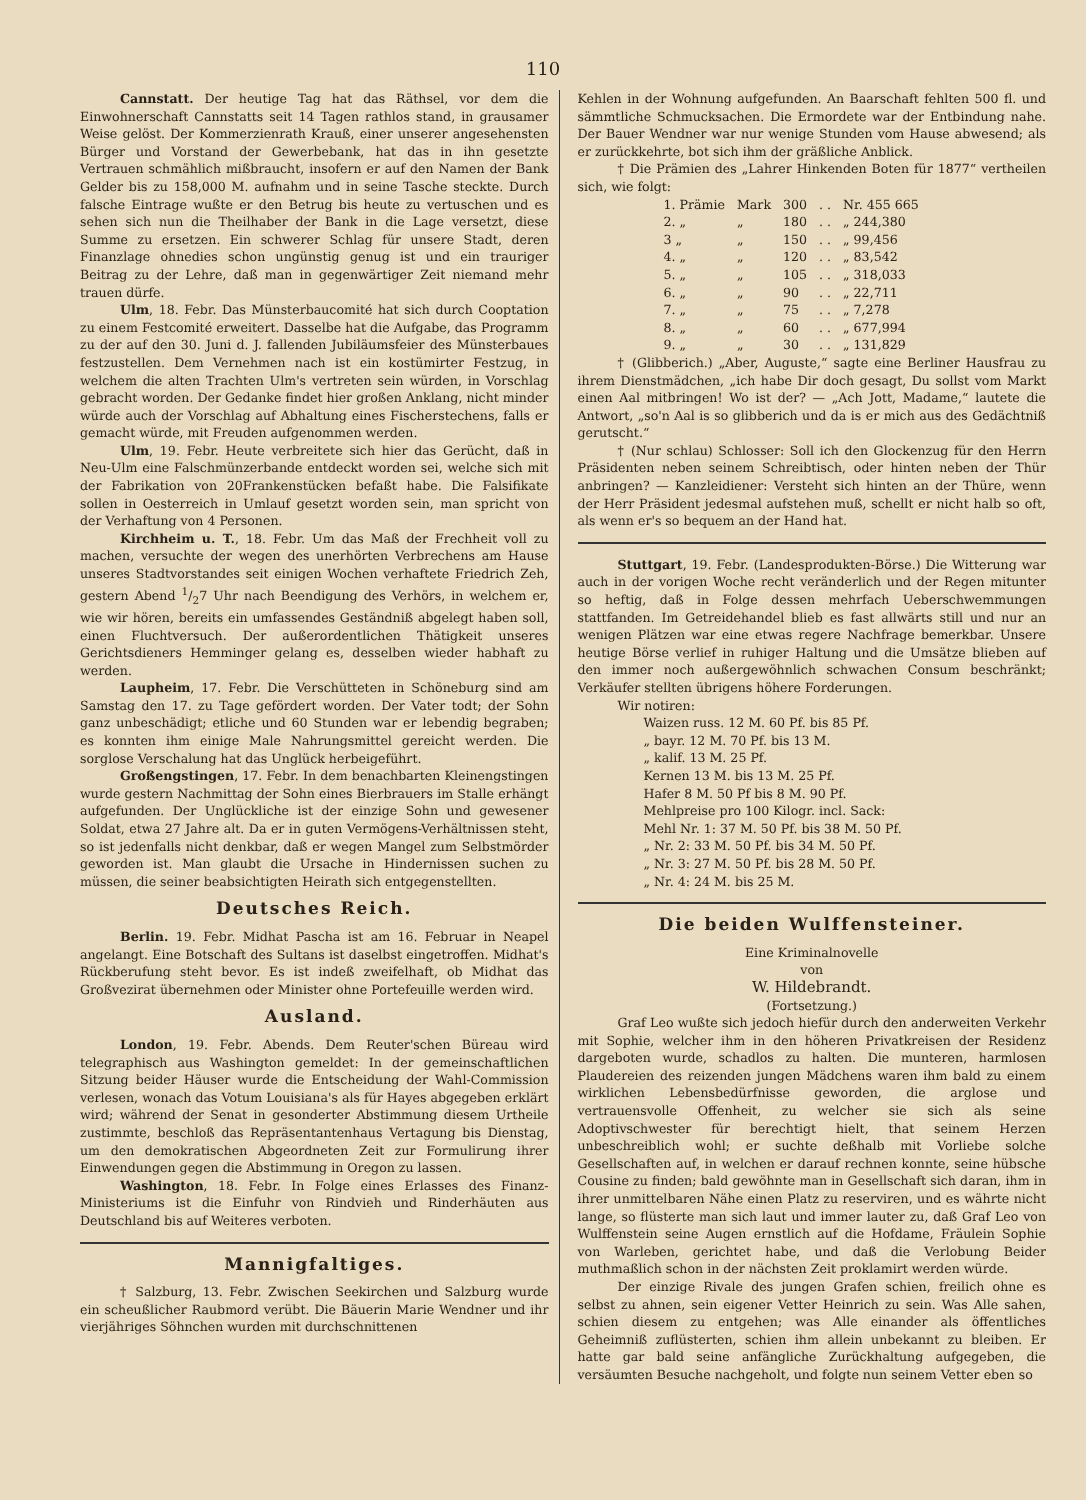110
Cannstatt. Der heutige Tag hat das Räthsel, vor dem die Einwohnerschaft Cannstatts seit 14 Tagen rathlos stand, in grausamer Weise gelöst. Der Kommerzienrath Krauß, einer unserer angesehensten Bürger und Vorstand der Gewerbebank, hat das in ihn gesetzte Vertrauen schmählich mißbraucht, insofern er auf den Namen der Bank Gelder bis zu 158,000 M. aufnahm und in seine Tasche steckte. Durch falsche Eintrage wußte er den Betrug bis heute zu vertuschen und es sehen sich nun die Theilhaber der Bank in die Lage versetzt, diese Summe zu ersetzen. Ein schwerer Schlag für unsere Stadt, deren Finanzlage ohnedies schon ungünstig genug ist und ein trauriger Beitrag zu der Lehre, daß man in gegenwärtiger Zeit niemand mehr trauen dürfe.
Ulm, 18. Febr. Das Münsterbaucomité hat sich durch Cooptation zu einem Festcomité erweitert. Dasselbe hat die Aufgabe, das Programm zu der auf den 30. Juni d. J. fallenden Jubiläumsfeier des Münsterbaues festzustellen. Dem Vernehmen nach ist ein kostümirter Festzug, in welchem die alten Trachten Ulm's vertreten sein würden, in Vorschlag gebracht worden. Der Gedanke findet hier großen Anklang, nicht minder würde auch der Vorschlag auf Abhaltung eines Fischerstechens, falls er gemacht würde, mit Freuden aufgenommen werden.
Ulm, 19. Febr. Heute verbreitete sich hier das Gerücht, daß in Neu-Ulm eine Falschmünzerbande entdeckt worden sei, welche sich mit der Fabrikation von 20Frankenstücken befaßt habe. Die Falsifikate sollen in Oesterreich in Umlauf gesetzt worden sein, man spricht von der Verhaftung von 4 Personen.
Kirchheim u. T., 18. Febr. Um das Maß der Frechheit voll zu machen, versuchte der wegen des unerhörten Verbrechens am Hause unseres Stadtvorstandes seit einigen Wochen verhaftete Friedrich Zeh, gestern Abend 1/27 Uhr nach Beendigung des Verhörs, in welchem er, wie wir hören, bereits ein umfassendes Geständniß abgelegt haben soll, einen Fluchtversuch. Der außerordentlichen Thätigkeit unseres Gerichtsdieners Hemminger gelang es, desselben wieder habhaft zu werden.
Laupheim, 17. Febr. Die Verschütteten in Schöneburg sind am Samstag den 17. zu Tage gefördert worden. Der Vater todt; der Sohn ganz unbeschädigt; etliche und 60 Stunden war er lebendig begraben; es konnten ihm einige Male Nahrungsmittel gereicht werden. Die sorglose Verschalung hat das Unglück herbeigeführt.
Großengstingen, 17. Febr. In dem benachbarten Kleinengstingen wurde gestern Nachmittag der Sohn eines Bierbrauers im Stalle erhängt aufgefunden. Der Unglückliche ist der einzige Sohn und gewesener Soldat, etwa 27 Jahre alt. Da er in guten Vermögens-Verhältnissen steht, so ist jedenfalls nicht denkbar, daß er wegen Mangel zum Selbstmörder geworden ist. Man glaubt die Ursache in Hindernissen suchen zu müssen, die seiner beabsichtigten Heirath sich entgegenstellten.
Deutsches Reich.
Berlin. 19. Febr. Midhat Pascha ist am 16. Februar in Neapel angelangt. Eine Botschaft des Sultans ist daselbst eingetroffen. Midhat's Rückberufung steht bevor. Es ist indeß zweifelhaft, ob Midhat das Großvezirat übernehmen oder Minister ohne Portefeuille werden wird.
Ausland.
London, 19. Febr. Abends. Dem Reuter'schen Büreau wird telegraphisch aus Washington gemeldet: In der gemeinschaftlichen Sitzung beider Häuser wurde die Entscheidung der Wahl-Commission verlesen, wonach das Votum Louisiana's als für Hayes abgegeben erklärt wird; während der Senat in gesonderter Abstimmung diesem Urtheile zustimmte, beschloß das Repräsentantenhaus Vertagung bis Dienstag, um den demokratischen Abgeordneten Zeit zur Formulirung ihrer Einwendungen gegen die Abstimmung in Oregon zu lassen.
Washington, 18. Febr. In Folge eines Erlasses des Finanz-Ministeriums ist die Einfuhr von Rindvieh und Rinderhäuten aus Deutschland bis auf Weiteres verboten.
Mannigfaltiges.
† Salzburg, 13. Febr. Zwischen Seekirchen und Salzburg wurde ein scheußlicher Raubmord verübt. Die Bäuerin Marie Wendner und ihr vierjähriges Söhnchen wurden mit durchschnittenen
Kehlen in der Wohnung aufgefunden. An Baarschaft fehlten 500 fl. und sämmtliche Schmucksachen. Die Ermordete war der Entbindung nahe. Der Bauer Wendner war nur wenige Stunden vom Hause abwesend; als er zurückkehrte, bot sich ihm der gräßliche Anblick.
† Die Prämien des „Lahrer Hinkenden Boten für 1877“ vertheilen sich, wie folgt:
| 1. Prämie | Mark | 300 | . . | Nr. 455 665 |
| 2. „ | „ | 180 | . . | „ 244,380 |
| 3 „ | „ | 150 | . . | „ 99,456 |
| 4. „ | „ | 120 | . . | „ 83,542 |
| 5. „ | „ | 105 | . . | „ 318,033 |
| 6. „ | „ | 90 | . . | „ 22,711 |
| 7. „ | „ | 75 | . . | „ 7,278 |
| 8. „ | „ | 60 | . . | „ 677,994 |
| 9. „ | „ | 30 | . . | „ 131,829 |
† (Glibberich.) „Aber, Auguste,“ sagte eine Berliner Hausfrau zu ihrem Dienstmädchen, „ich habe Dir doch gesagt, Du sollst vom Markt einen Aal mitbringen! Wo ist der? — „Ach Jott, Madame,“ lautete die Antwort, „so'n Aal is so glibberich und da is er mich aus des Gedächtniß gerutscht.“
† (Nur schlau) Schlosser: Soll ich den Glockenzug für den Herrn Präsidenten neben seinem Schreibtisch, oder hinten neben der Thür anbringen? — Kanzleidiener: Versteht sich hinten an der Thüre, wenn der Herr Präsident jedesmal aufstehen muß, schellt er nicht halb so oft, als wenn er's so bequem an der Hand hat.
Stuttgart, 19. Febr. (Landesprodukten-Börse.) Die Witterung war auch in der vorigen Woche recht veränderlich und der Regen mitunter so heftig, daß in Folge dessen mehrfach Ueberschwemmungen stattfanden. Im Getreidehandel blieb es fast allwärts still und nur an wenigen Plätzen war eine etwas regere Nachfrage bemerkbar. Unsere heutige Börse verlief in ruhiger Haltung und die Umsätze blieben auf den immer noch außergewöhnlich schwachen Consum beschränkt; Verkäufer stellten übrigens höhere Forderungen.
Wir notiren:
| Waizen russ. 12 M. 60 Pf. bis 85 Pf. |
| „ bayr. 12 M. 70 Pf. bis 13 M. |
| „ kalif. 13 M. 25 Pf. |
| Kernen 13 M. bis 13 M. 25 Pf. |
| Hafer 8 M. 50 Pf bis 8 M. 90 Pf. |
| Mehlpreise pro 100 Kilogr. incl. Sack: |
| Mehl Nr. 1: 37 M. 50 Pf. bis 38 M. 50 Pf. |
| „ Nr. 2: 33 M. 50 Pf. bis 34 M. 50 Pf. |
| „ Nr. 3: 27 M. 50 Pf. bis 28 M. 50 Pf. |
| „ Nr. 4: 24 M. bis 25 M. |
Die beiden Wulffensteiner.
Eine Kriminalnovelle
von
W. Hildebrandt.
(Fortsetzung.)
Graf Leo wußte sich jedoch hiefür durch den anderweiten Verkehr mit Sophie, welcher ihm in den höheren Privatkreisen der Residenz dargeboten wurde, schadlos zu halten. Die munteren, harmlosen Plaudereien des reizenden jungen Mädchens waren ihm bald zu einem wirklichen Lebensbedürfnisse geworden, die arglose und vertrauensvolle Offenheit, zu welcher sie sich als seine Adoptivschwester für berechtigt hielt, that seinem Herzen unbeschreiblich wohl; er suchte deßhalb mit Vorliebe solche Gesellschaften auf, in welchen er darauf rechnen konnte, seine hübsche Cousine zu finden; bald gewöhnte man in Gesellschaft sich daran, ihm in ihrer unmittelbaren Nähe einen Platz zu reserviren, und es währte nicht lange, so flüsterte man sich laut und immer lauter zu, daß Graf Leo von Wulffenstein seine Augen ernstlich auf die Hofdame, Fräulein Sophie von Warleben, gerichtet habe, und daß die Verlobung Beider muthmaßlich schon in der nächsten Zeit proklamirt werden würde.
Der einzige Rivale des jungen Grafen schien, freilich ohne es selbst zu ahnen, sein eigener Vetter Heinrich zu sein. Was Alle sahen, schien diesem zu entgehen; was Alle einander als öffentliches Geheimniß zuflüsterten, schien ihm allein unbekannt zu bleiben. Er hatte gar bald seine anfängliche Zurückhaltung aufgegeben, die versäumten Besuche nachgeholt, und folgte nun seinem Vetter eben so